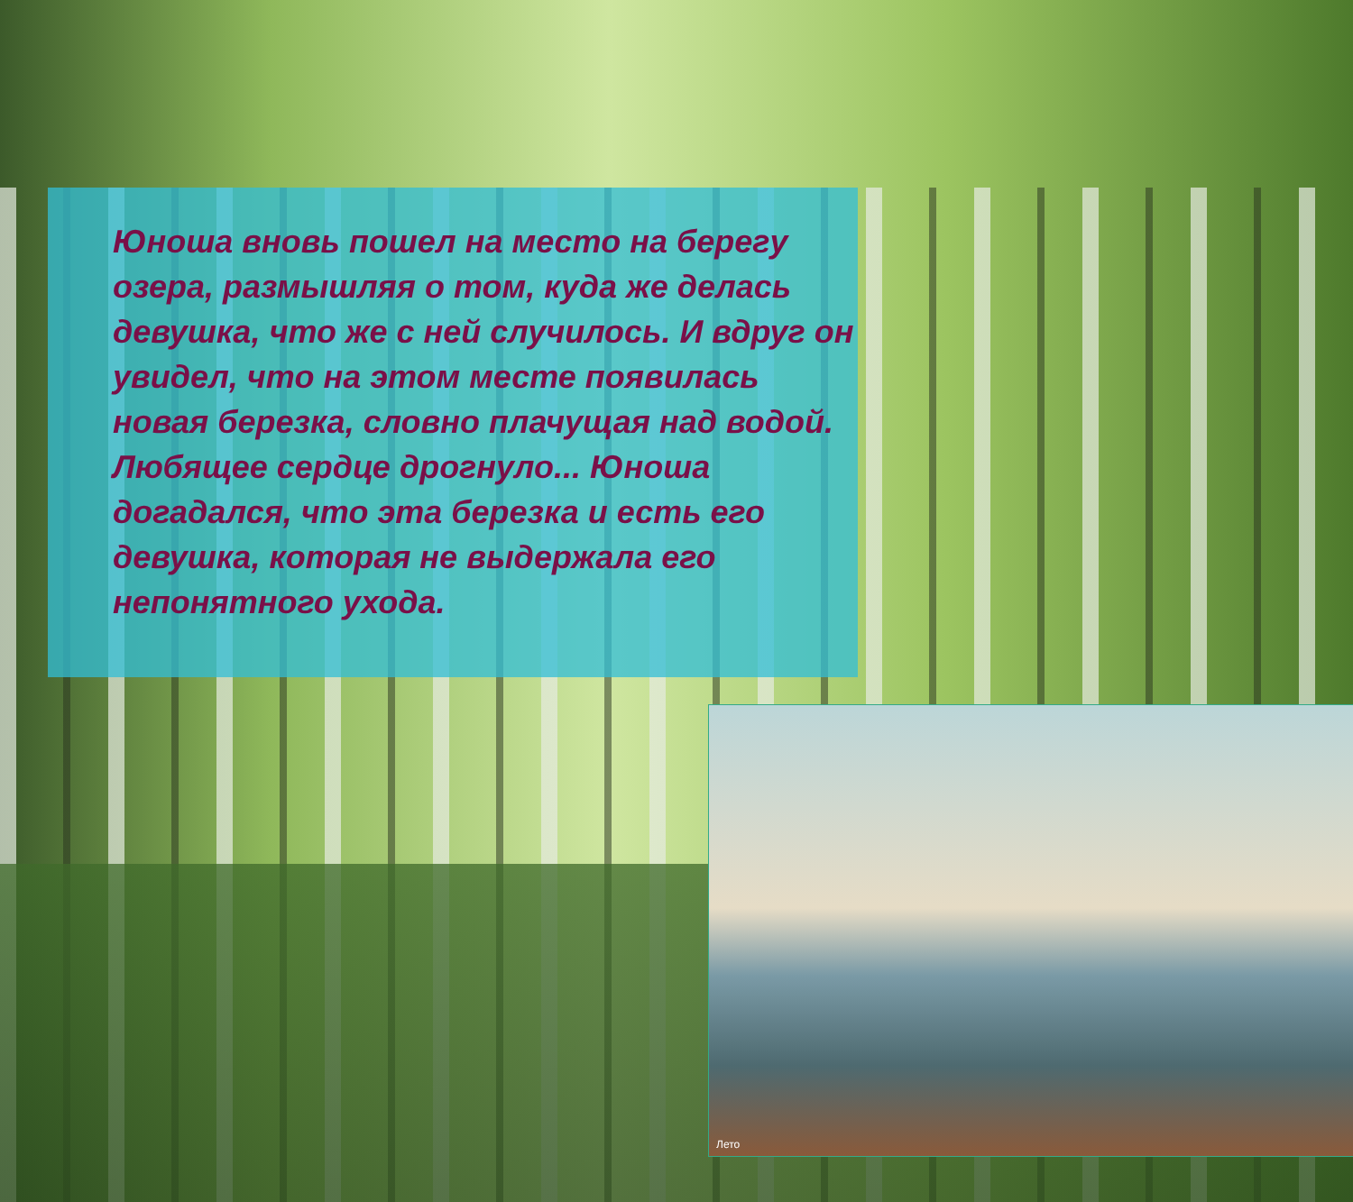Лето
Юноша вновь пошел на место на берегу озера, размышляя о том, куда же делась девушка, что же с ней случилось. И вдруг он увидел, что на этом месте появилась новая березка, словно плачущая над водой. Любящее сердце дрогнуло... Юноша догадался, что эта березка и есть его девушка, которая не выдержала его непонятного ухода.